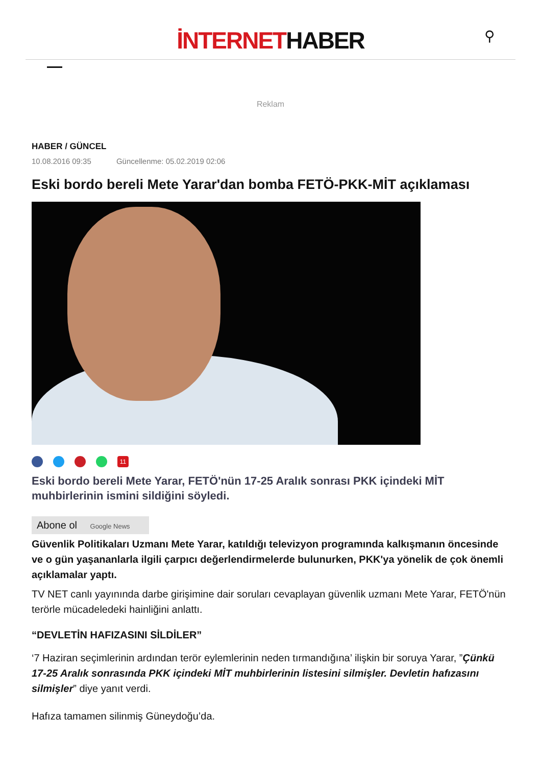İNTERNETHABER
⚲
Reklam
HABER / GÜNCEL
10.08.2016 09:35 Güncellenme: 05.02.2019 02:06
Eski bordo bereli Mete Yarar'dan bomba FETÖ-PKK-MİT açıklaması
11
Eski bordo bereli Mete Yarar, FETÖ'nün 17-25 Aralık sonrası PKK içindeki MİT muhbirlerinin ismini sildiğini söyledi.
Abone ol Google News
Güvenlik Politikaları Uzmanı Mete Yarar, katıldığı televizyon programında kalkışmanın öncesinde ve o gün yaşananlarla ilgili çarpıcı değerlendirmelerde bulunurken, PKK'ya yönelik de çok önemli açıklamalar yaptı.
TV NET canlı yayınında darbe girişimine dair soruları cevaplayan güvenlik uzmanı Mete Yarar, FETÖ'nün terörle mücadeledeki hainliğini anlattı.
“DEVLETİN HAFIZASINI SİLDİLER”
‘7 Haziran seçimlerinin ardından terör eylemlerinin neden tırmandığına’ ilişkin bir soruya Yarar, ”Çünkü 17-25 Aralık sonrasında PKK içindeki MİT muhbirlerinin listesini silmişler. Devletin hafızasını silmişler” diye yanıt verdi.
Hafıza tamamen silinmiş Güneydoğu’da.